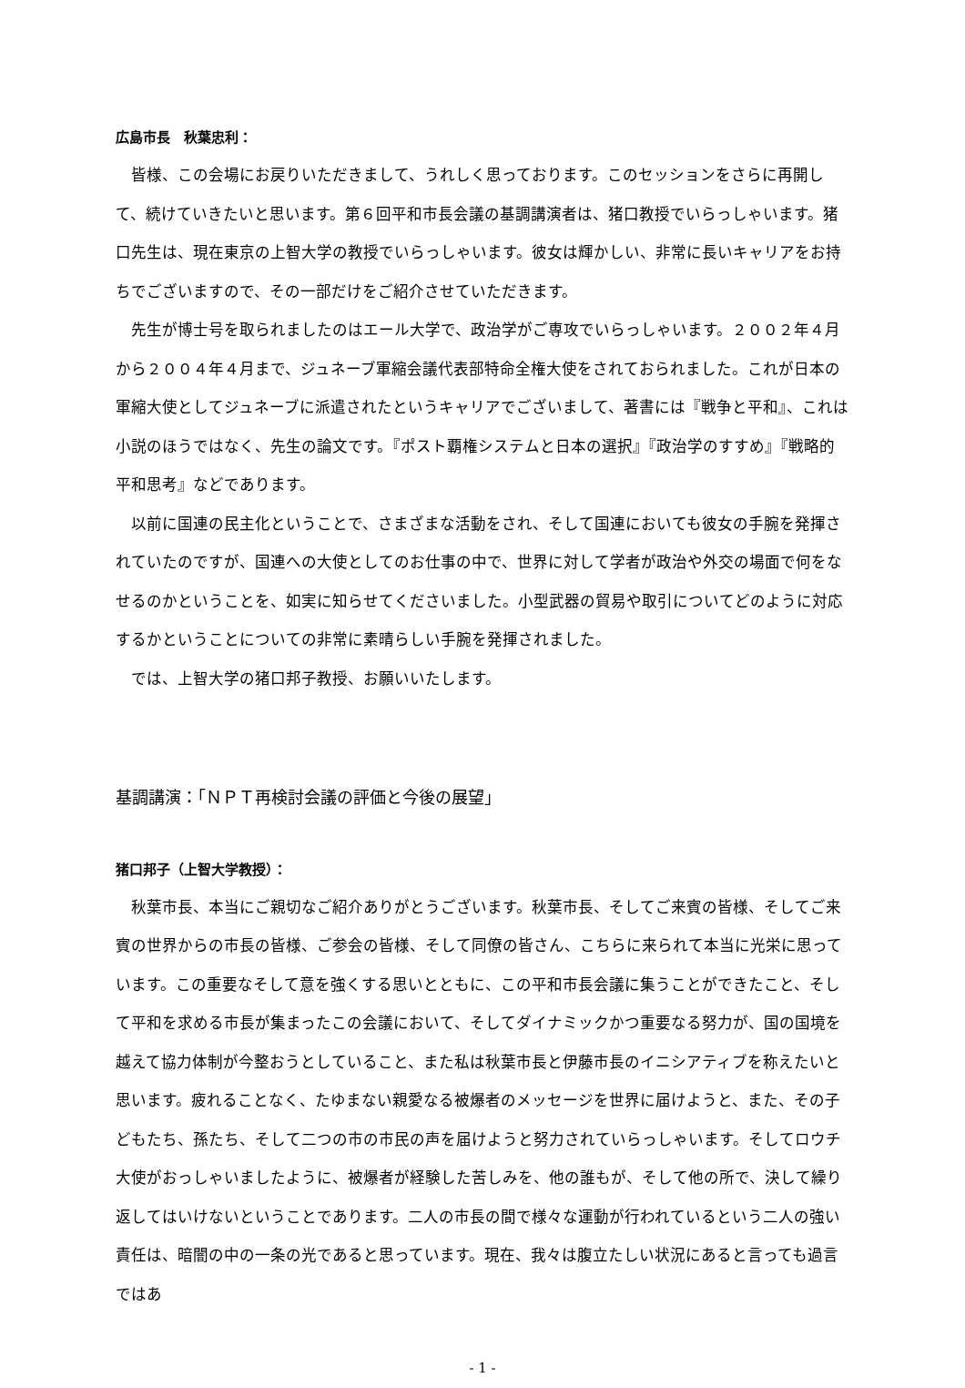広島市長　秋葉忠利：
皆様、この会場にお戻りいただきまして、うれしく思っております。このセッションをさらに再開して、続けていきたいと思います。第６回平和市長会議の基調講演者は、猪口教授でいらっしゃいます。猪口先生は、現在東京の上智大学の教授でいらっしゃいます。彼女は輝かしい、非常に長いキャリアをお持ちでございますので、その一部だけをご紹介させていただきます。
先生が博士号を取られましたのはエール大学で、政治学がご専攻でいらっしゃいます。２００２年４月から２００４年４月まで、ジュネーブ軍縮会議代表部特命全権大使をされておられました。これが日本の軍縮大使としてジュネーブに派遣されたというキャリアでございまして、著書には『戦争と平和』、これは小説のほうではなく、先生の論文です。『ポスト覇権システムと日本の選択』『政治学のすすめ』『戦略的平和思考』などであります。
以前に国連の民主化ということで、さまざまな活動をされ、そして国連においても彼女の手腕を発揮されていたのですが、国連への大使としてのお仕事の中で、世界に対して学者が政治や外交の場面で何をなせるのかということを、如実に知らせてくださいました。小型武器の貿易や取引についてどのように対応するかということについての非常に素晴らしい手腕を発揮されました。
では、上智大学の猪口邦子教授、お願いいたします。
基調講演：「ＮＰＴ再検討会議の評価と今後の展望」
猪口邦子（上智大学教授）：
秋葉市長、本当にご親切なご紹介ありがとうございます。秋葉市長、そしてご来賓の皆様、そしてご来賓の世界からの市長の皆様、ご参会の皆様、そして同僚の皆さん、こちらに来られて本当に光栄に思っています。この重要なそして意を強くする思いとともに、この平和市長会議に集うことができたこと、そして平和を求める市長が集まったこの会議において、そしてダイナミックかつ重要なる努力が、国の国境を越えて協力体制が今整おうとしていること、また私は秋葉市長と伊藤市長のイニシアティブを称えたいと思います。疲れることなく、たゆまない親愛なる被爆者のメッセージを世界に届けようと、また、その子どもたち、孫たち、そして二つの市の市民の声を届けようと努力されていらっしゃいます。そしてロウチ大使がおっしゃいましたように、被爆者が経験した苦しみを、他の誰もが、そして他の所で、決して繰り返してはいけないということであります。二人の市長の間で様々な運動が行われているという二人の強い責任は、暗闇の中の一条の光であると思っています。現在、我々は腹立たしい状況にあると言っても過言ではあ
- 1 -